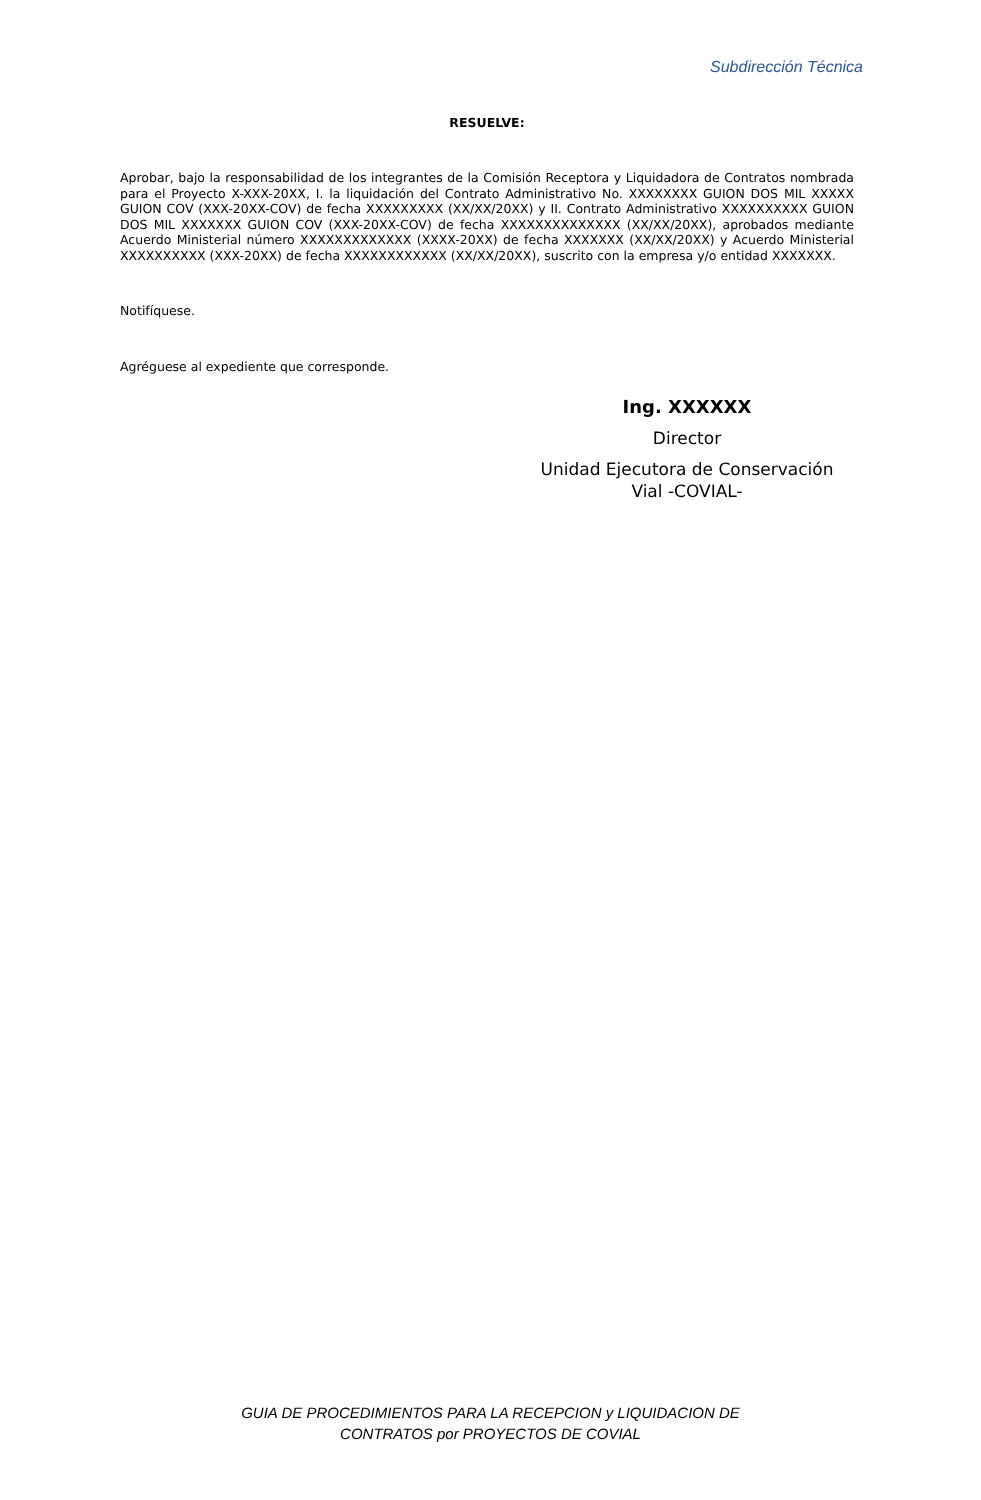Subdirección Técnica
RESUELVE:
Aprobar, bajo la responsabilidad de los integrantes de la Comisión Receptora y Liquidadora de Contratos nombrada para el Proyecto X-XXX-20XX, I. la liquidación del Contrato Administrativo No. XXXXXXXX GUION DOS MIL XXXXX GUION COV (XXX-20XX-COV) de fecha XXXXXXXXX (XX/XX/20XX) y II. Contrato Administrativo XXXXXXXXXX GUION DOS MIL XXXXXXX GUION COV (XXX-20XX-COV) de fecha XXXXXXXXXXXXXX (XX/XX/20XX), aprobados mediante Acuerdo Ministerial número XXXXXXXXXXXXX (XXXX-20XX) de fecha XXXXXXX (XX/XX/20XX) y Acuerdo Ministerial XXXXXXXXXX (XXX-20XX) de fecha XXXXXXXXXXXX (XX/XX/20XX), suscrito con la empresa y/o entidad XXXXXXX.
Notifíquese.
Agréguese al expediente que corresponde.
Ing. XXXXXX
Director
Unidad Ejecutora de Conservación
Vial -COVIAL-
GUIA DE PROCEDIMIENTOS PARA LA RECEPCION y LIQUIDACION DE
CONTRATOS por PROYECTOS DE COVIAL